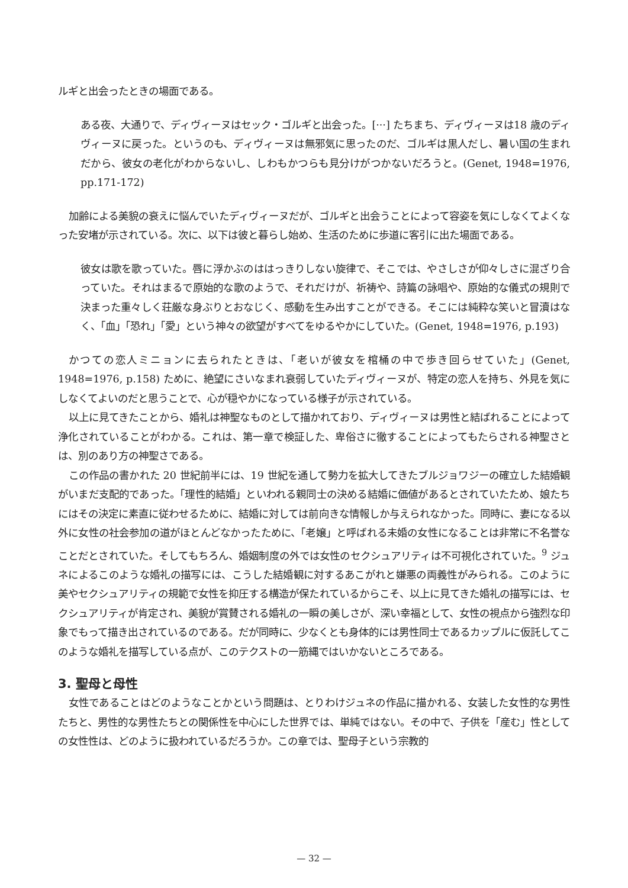ルギと出会ったときの場面である。
ある夜、大通りで、ディヴィーヌはセック・ゴルギと出会った。[···] たちまち、ディヴィーヌは18 歳のディヴィーヌに戻った。というのも、ディヴィーヌは無邪気に思ったのだ、ゴルギは黒人だし、暑い国の生まれだから、彼女の老化がわからないし、しわもかつらも見分けがつかないだろうと。(Genet, 1948=1976, pp.171-172)
加齢による美貌の衰えに悩んでいたディヴィーヌだが、ゴルギと出会うことによって容姿を気にしなくてよくなった安堵が示されている。次に、以下は彼と暮らし始め、生活のために歩道に客引に出た場面である。
彼女は歌を歌っていた。唇に浮かぶのははっきりしない旋律で、そこでは、やさしさが仰々しさに混ざり合っていた。それはまるで原始的な歌のようで、それだけが、祈祷や、詩篇の詠唱や、原始的な儀式の規則で決まった重々しく荘厳な身ぶりとおなじく、感動を生み出すことができる。そこには純粋な笑いと冒瀆はなく、「血」「恐れ」「愛」という神々の欲望がすべてをゆるやかにしていた。(Genet, 1948=1976, p.193)
かつての恋人ミニョンに去られたときは、「老いが彼女を棺桶の中で歩き回らせていた」(Genet, 1948=1976, p.158) ために、絶望にさいなまれ衰弱していたディヴィーヌが、特定の恋人を持ち、外見を気にしなくてよいのだと思うことで、心が穏やかになっている様子が示されている。
以上に見てきたことから、婚礼は神聖なものとして描かれており、ディヴィーヌは男性と結ばれることによって浄化されていることがわかる。これは、第一章で検証した、卑俗さに徹することによってもたらされる神聖さとは、別のあり方の神聖さである。
この作品の書かれた 20 世紀前半には、19 世紀を通して勢力を拡大してきたブルジョワジーの確立した結婚観がいまだ支配的であった。「理性的結婚」といわれる親同士の決める結婚に価値があるとされていたため、娘たちにはその決定に素直に従わせるために、結婚に対しては前向きな情報しか与えられなかった。同時に、妻になる以外に女性の社会参加の道がほとんどなかったために、「老嬢」と呼ばれる未婚の女性になることは非常に不名誉なことだとされていた。そしてもちろん、婚姻制度の外では女性のセクシュアリティは不可視化されていた。<sup>9</sup> ジュネによるこのような婚礼の描写には、こうした結婚観に対するあこがれと嫌悪の両義性がみられる。このように美やセクシュアリティの規範で女性を抑圧する構造が保たれているからこそ、以上に見てきた婚礼の描写には、セクシュアリティが肯定され、美貌が賞賛される婚礼の一瞬の美しさが、深い幸福として、女性の視点から強烈な印象でもって描き出されているのである。だが同時に、少なくとも身体的には男性同士であるカップルに仮託してこのような婚礼を描写している点が、このテクストの一筋縄ではいかないところである。
3. 聖母と母性
女性であることはどのようなことかという問題は、とりわけジュネの作品に描かれる、女装した女性的な男性たちと、男性的な男性たちとの関係性を中心にした世界では、単純ではない。その中で、子供を「産む」性としての女性性は、どのように扱われているだろうか。この章では、聖母子という宗教的
— 32 —